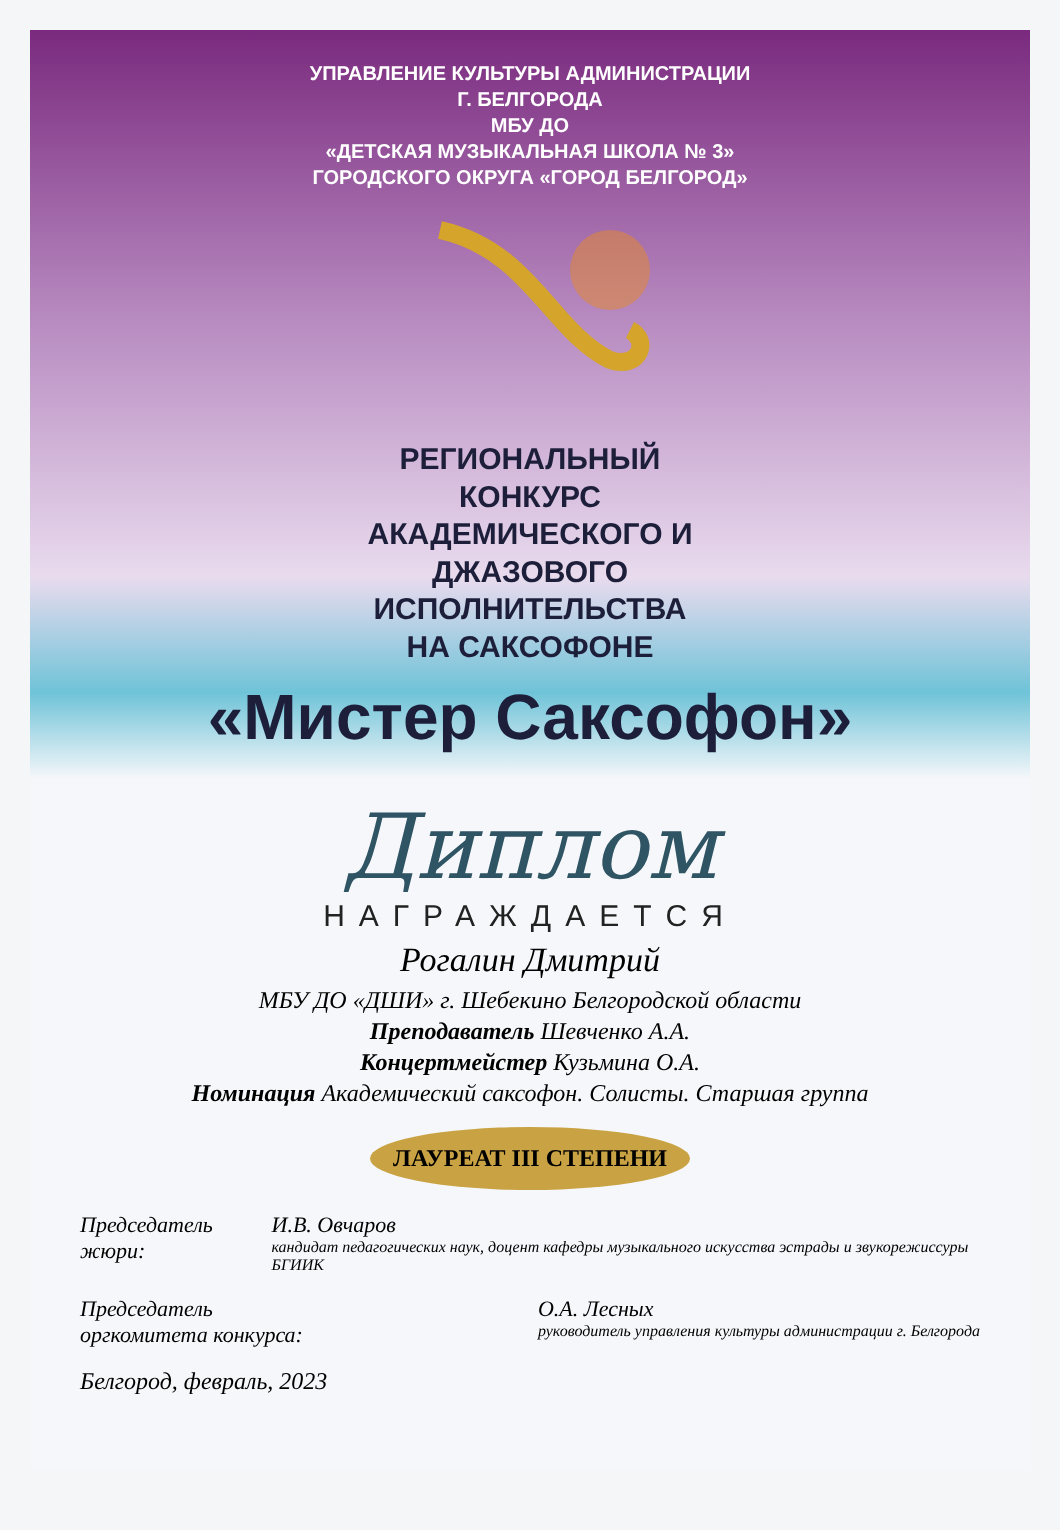УПРАВЛЕНИЕ КУЛЬТУРЫ АДМИНИСТРАЦИИ
Г. БЕЛГОРОДА
МБУ ДО
«ДЕТСКАЯ МУЗЫКАЛЬНАЯ ШКОЛА № 3»
ГОРОДСКОГО ОКРУГА «ГОРОД БЕЛГОРОД»
РЕГИОНАЛЬНЫЙ
КОНКУРС
АКАДЕМИЧЕСКОГО И
ДЖАЗОВОГО
ИСПОЛНИТЕЛЬСТВА
НА САКСОФОНЕ
«Мистер Саксофон»
Диплом
НАГРАЖДАЕТСЯ
Рогалин Дмитрий
МБУ ДО «ДШИ» г. Шебекино Белгородской области
Преподаватель Шевченко А.А.
Концертмейстер Кузьмина О.А.
Номинация Академический саксофон. Солисты. Старшая группа
ЛАУРЕАТ III СТЕПЕНИ
Председатель жюри: И.В. Овчаров
кандидат педагогических наук, доцент кафедры музыкального искусства эстрады и звукорежиссуры БГИИК
Председатель
оргкомитета конкурса: О.А. Лесных
руководитель управления культуры администрации г. Белгорода
Белгород, февраль, 2023